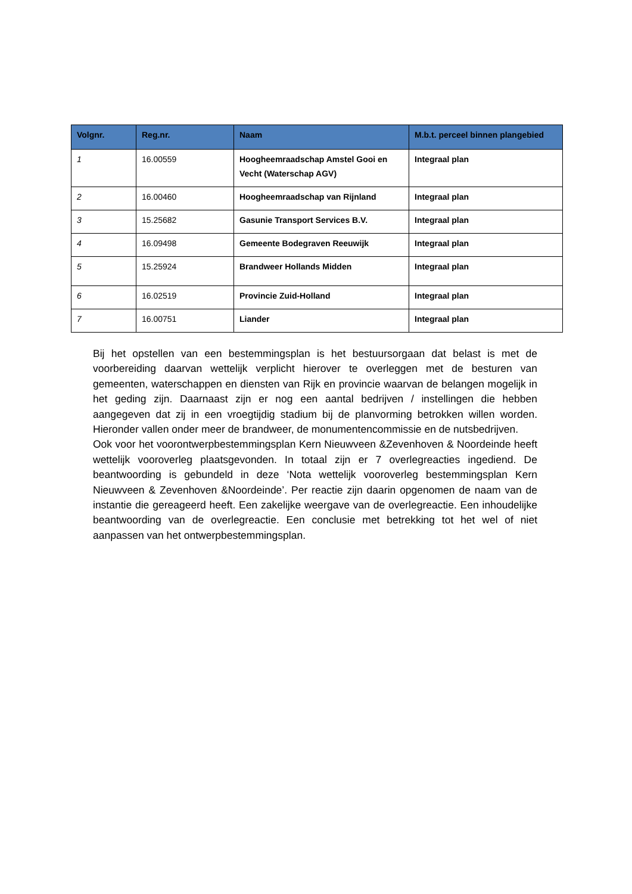| Volgnr. | Reg.nr. | Naam | M.b.t. perceel binnen plangebied |
| --- | --- | --- | --- |
| 1 | 16.00559 | Hoogheemraadschap Amstel Gooi en Vecht (Waterschap AGV) | Integraal plan |
| 2 | 16.00460 | Hoogheemraadschap van Rijnland | Integraal plan |
| 3 | 15.25682 | Gasunie Transport Services B.V. | Integraal plan |
| 4 | 16.09498 | Gemeente Bodegraven Reeuwijk | Integraal plan |
| 5 | 15.25924 | Brandweer Hollands Midden | Integraal plan |
| 6 | 16.02519 | Provincie Zuid-Holland | Integraal plan |
| 7 | 16.00751 | Liander | Integraal plan |
Bij het opstellen van een bestemmingsplan is het bestuursorgaan dat belast is met de voorbereiding daarvan wettelijk verplicht hierover te overleggen met de besturen van gemeenten, waterschappen en diensten van Rijk en provincie waarvan de belangen mogelijk in het geding zijn. Daarnaast zijn er nog een aantal bedrijven / instellingen die hebben aangegeven dat zij in een vroegtijdig stadium bij de planvorming betrokken willen worden. Hieronder vallen onder meer de brandweer, de monumentencommissie en de nutsbedrijven.
Ook voor het voorontwerpbestemmingsplan Kern Nieuwveen &Zevenhoven & Noordeinde heeft wettelijk vooroverleg plaatsgevonden. In totaal zijn er 7 overlegreacties ingediend. De beantwoording is gebundeld in deze ‘Nota wettelijk vooroverleg bestemmingsplan Kern Nieuwveen & Zevenhoven &Noordeinde’. Per reactie zijn daarin opgenomen de naam van de instantie die gereageerd heeft. Een zakelijke weergave van de overlegreactie. Een inhoudelijke beantwoording van de overlegreactie. Een conclusie met betrekking tot het wel of niet aanpassen van het ontwerpbestemmingsplan.